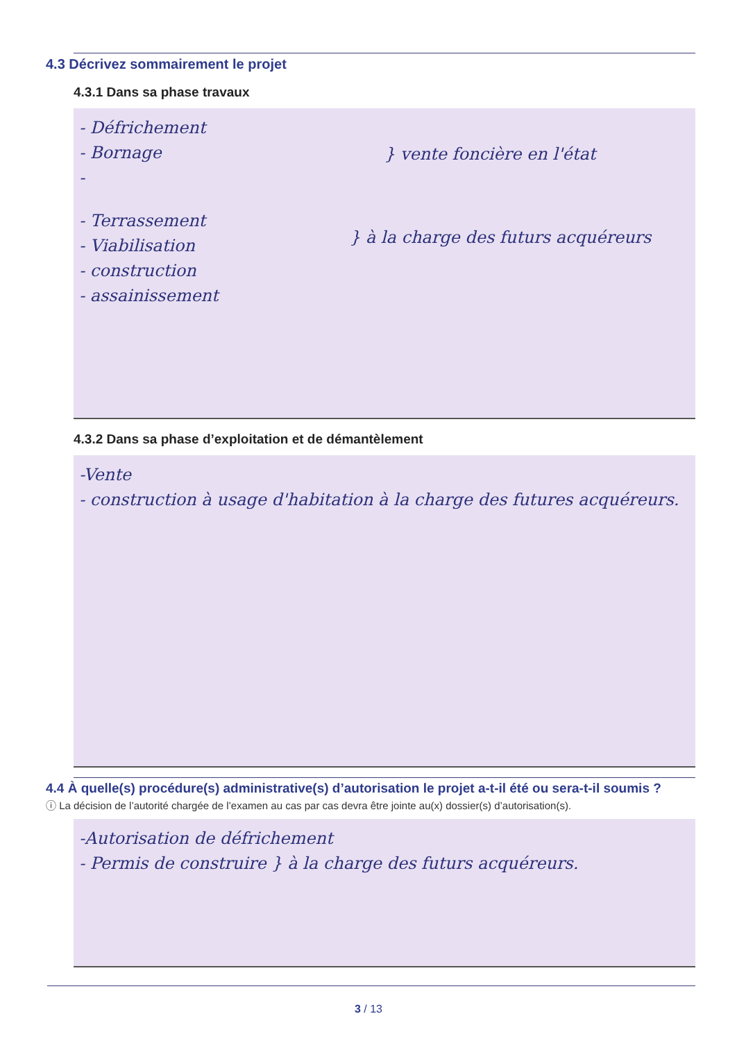4.3 Décrivez sommairement le projet
4.3.1 Dans sa phase travaux
- Défrichement
- Bornage
-
} vente foncière en l'état
- Terrassement
- Viabilisation
- construction
- assainissement
} à la charge des futurs acquéreurs
4.3.2 Dans sa phase d’exploitation et de démantèlement
-Vente
- construction à usage d'habitation à la charge des futures acquéreurs.
4.4 À quelle(s) procédure(s) administrative(s) d’autorisation le projet a-t-il été ou sera-t-il soumis ?
ⓘ La décision de l’autorité chargée de l’examen au cas par cas devra être jointe au(x) dossier(s) d’autorisation(s).
-Autorisation de défrichement
- Permis de construire } à la charge des futurs acquéreurs.
3 / 13